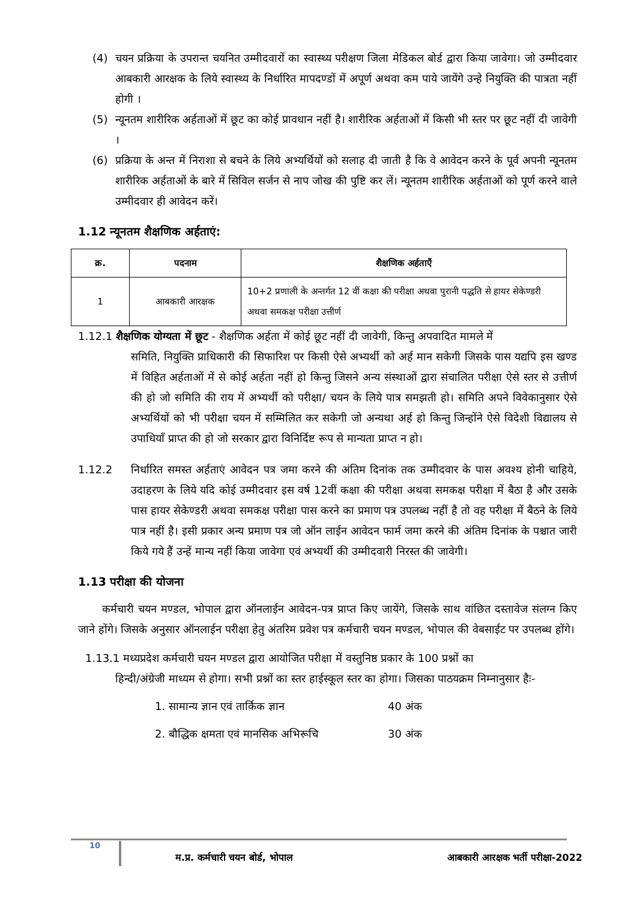(4) चयन प्रक्रिया के उपरान्त चयनित उम्मीदवारों का स्वास्थ्य परीक्षण जिला मेडिकल बोर्ड द्वारा किया जावेगा। जो उम्मीदवार आबकारी आरक्षक के लिये स्वास्थ्य के निर्धारित मापदण्डों में अपूर्ण अथवा कम पाये जायेंगे उन्हे नियुक्ति की पात्रता नहीं होगी ।
(5) न्यूनतम शारीरिक अर्हताओं में छूट का कोई प्रावधान नहीं है। शारीरिक अर्हताओं में किसी भी स्तर पर छूट नहीं दी जावेगी ।
(6) प्रक्रिया के अन्त में निराशा से बचने के लिये अभ्यर्थियों को सलाह दी जाती है कि वे आवेदन करने के पूर्व अपनी न्यूनतम शारीरिक अर्हताओं के बारे में सिविल सर्जन से नाप जोख की पुष्टि कर लें। न्यूनतम शारीरिक अर्हताओं को पूर्ण करने वाले उम्मीदवार ही आवेदन करें।
1.12 न्यूनतम शैक्षणिक अर्हताएं:
| क्र. | पदनाम | शैक्षणिक अर्हताएँ |
| --- | --- | --- |
| 1 | आबकारी आरक्षक | 10+2 प्रणाली के अन्तर्गत 12 वीं कक्षा की परीक्षा अथवा पुरानी पद्धति से हायर सेकेण्डरी अथवा समकक्ष परीक्षा उत्तीर्ण |
1.12.1 शैक्षणिक योग्यता में छूट - शैक्षणिक अर्हता में कोई छूट नहीं दी जावेगी, किन्तु अपवादित मामले में
समिति, नियुक्ति प्राधिकारी की सिफारिश पर किसी ऐसे अभ्यर्थी को अर्ह मान सकेगी जिसके पास यद्यपि इस खण्ड में विहित अर्हताओं में से कोई अर्हता नहीं हो किन्तु जिसने अन्य संस्थाओं द्वारा संचालित परीक्षा ऐसे स्तर से उत्तीर्ण की हो जो समिति की राय में अभ्यर्थी को परीक्षा/ चयन के लिये पात्र समझती हो। समिति अपने विवेकानुसार ऐसे अभ्यर्थियों को भी परीक्षा चयन में सम्मिलित कर सकेगी जो अन्यथा अर्ह हो किन्तु जिन्होंने ऐसे विदेशी विद्यालय से उपाधियाँ प्राप्त की हो जो सरकार द्वारा विनिर्दिष्ट रूप से मान्यता प्राप्त न हो।
1.12.2 निर्धारित समस्त अर्हताएं आवेदन पत्र जमा करने की अंतिम दिनांक तक उम्मीदवार के पास अवश्य होनी चाहिये, उदाहरण के लिये यदि कोई उम्मीदवार इस वर्ष 12वीं कक्षा की परीक्षा अथवा समकक्ष परीक्षा में बैठा है और उसके पास हायर सेकेण्डरी अथवा समकक्ष परीक्षा पास करने का प्रमाण पत्र उपलब्ध नहीं है तो वह परीक्षा में बैठने के लिये पात्र नहीं है। इसी प्रकार अन्य प्रमाण पत्र जो ऑन लाईन आवेदन फार्म जमा करने की अंतिम दिनांक के पश्चात जारी किये गये हैं उन्हें मान्य नहीं किया जावेगा एवं अभ्यर्थी की उम्मीदवारी निरस्त की जावेगी।
1.13 परीक्षा की योजना
कर्मचारी चयन मण्डल, भोपाल द्वारा ऑनलाईन आवेदन-पत्र प्राप्त किए जायेंगे, जिसके साथ वांछित दस्तावेज संलग्न किए जाने होंगे। जिसके अनुसार ऑनलाईन परीक्षा हेतु अंतरिम प्रवेश पत्र कर्मचारी चयन मण्डल, भोपाल की वेबसाईट पर उपलब्ध होंगे।
1.13.1 मध्यप्रदेश कर्मचारी चयन मण्डल द्वारा आयोजित परीक्षा में वस्तुनिष्ठ प्रकार के 100 प्रश्नों का
हिन्दी/अंग्रेजी माध्यम से होगा। सभी प्रश्नों का स्तर हाईस्कूल स्तर का होगा। जिसका पाठयक्रम निम्नानुसार हैः-
1. सामान्य ज्ञान एवं तार्किक ज्ञान 40 अंक
2. बौद्धिक क्षमता एवं मानसिक अभिरूचि 30 अंक
10 म.प्र. कर्मचारी चयन बोर्ड, भोपाल आबकारी आरक्षक भर्ती परीक्षा-2022